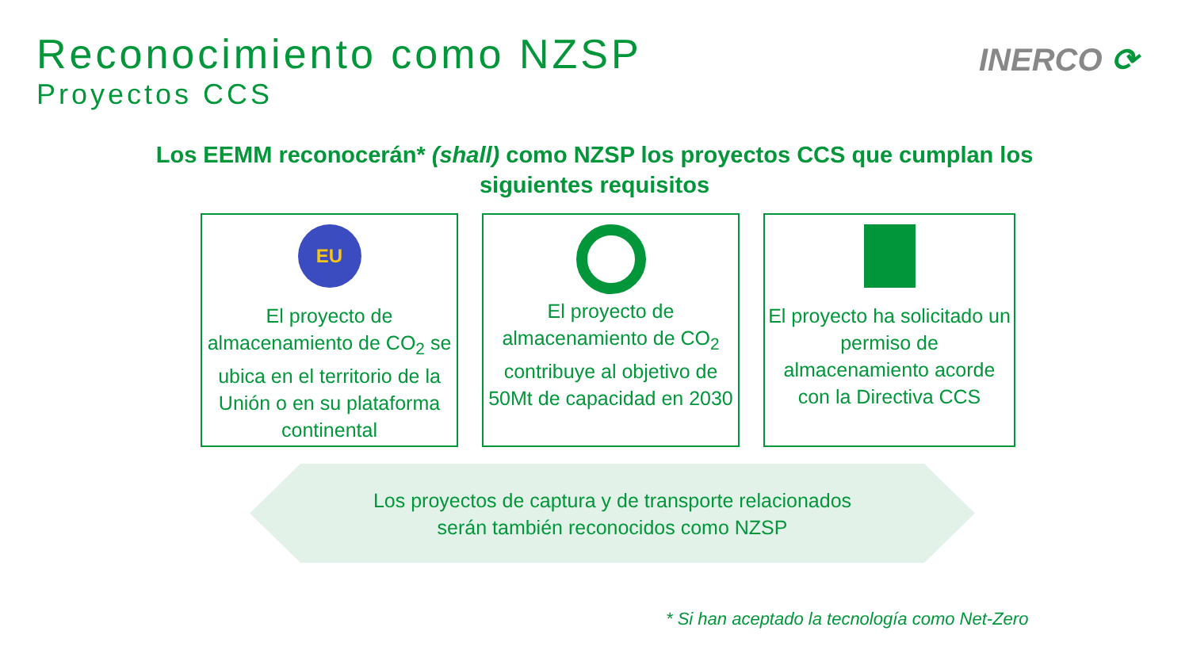Reconocimiento como NZSP
Proyectos CCS
INERCO ⟳
Los EEMM reconocerán* (shall) como NZSP los proyectos CCS que cumplan los siguientes requisitos
EU
El proyecto de almacenamiento de CO<sub>2</sub> se ubica en el territorio de la Unión o en su plataforma continental
El proyecto de almacenamiento de CO<sub>2</sub> contribuye al objetivo de 50Mt de capacidad en 2030
El proyecto ha solicitado un permiso de almacenamiento acorde con la Directiva CCS
Los proyectos de captura y de transporte relacionados
serán también reconocidos como NZSP
* Si han aceptado la tecnología como Net-Zero